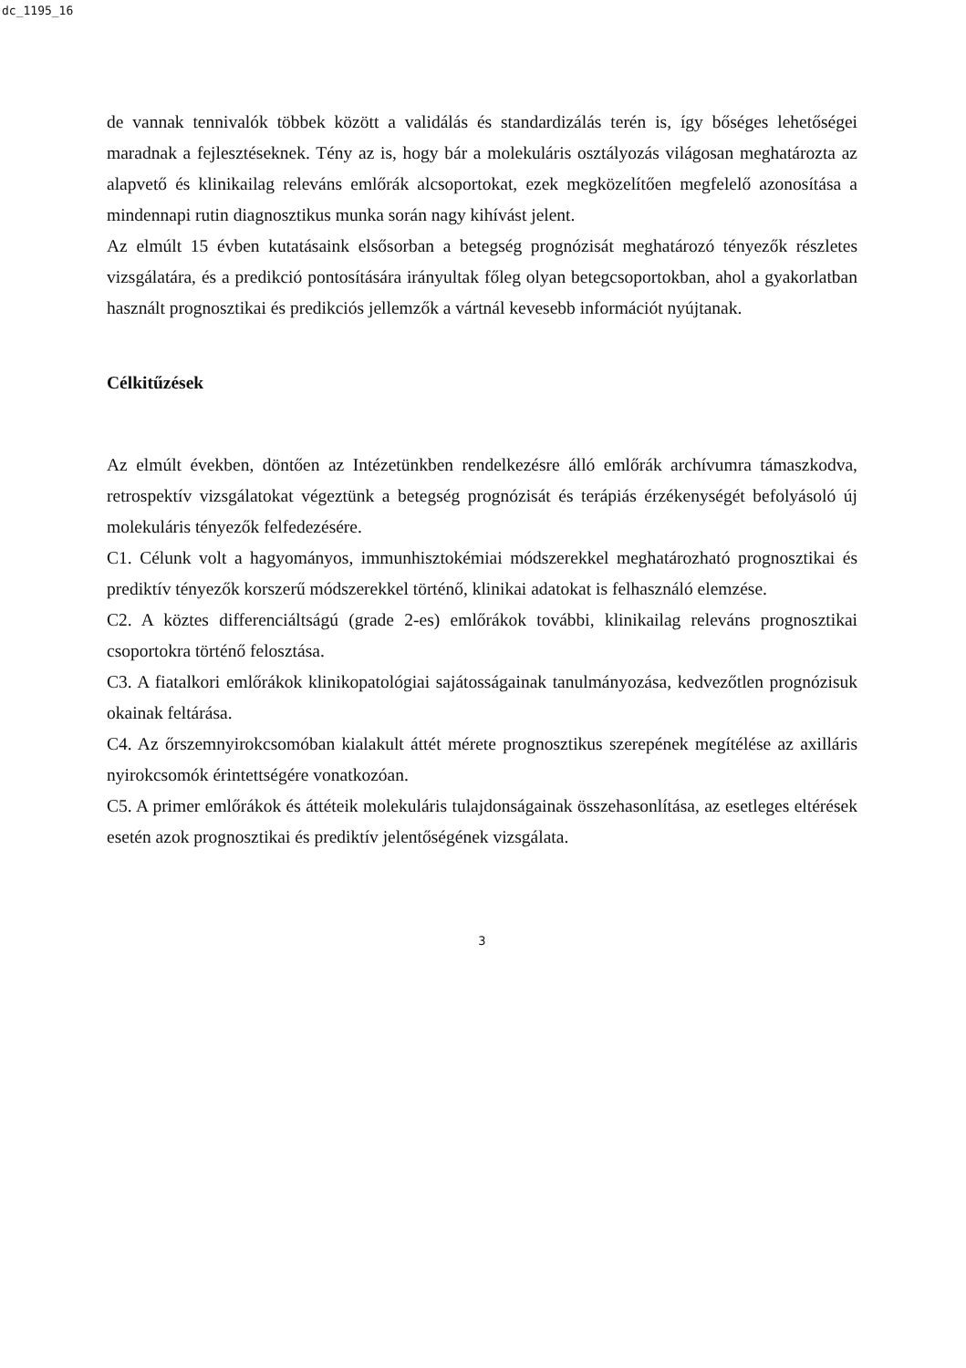dc_1195_16
de vannak tennivalók többek között a validálás és standardizálás terén is, így bőséges lehetőségei maradnak a fejlesztéseknek. Tény az is, hogy bár a molekuláris osztályozás világosan meghatározta az alapvető és klinikailag releváns emlőrák alcsoportokat, ezek megközelítően megfelelő azonosítása a mindennapi rutin diagnosztikus munka során nagy kihívást jelent.
Az elmúlt 15 évben kutatásaink elsősorban a betegség prognózisát meghatározó tényezők részletes vizsgálatára, és a predikció pontosítására irányultak főleg olyan betegcsoportokban, ahol a gyakorlatban használt prognosztikai és predikciós jellemzők a vártnál kevesebb információt nyújtanak.
Célkitűzések
Az elmúlt években, döntően az Intézetünkben rendelkezésre álló emlőrák archívumra támaszkodva, retrospektív vizsgálatokat végeztünk a betegség prognózisát és terápiás érzékenységét befolyásoló új molekuláris tényezők felfedezésére.
C1. Célunk volt a hagyományos, immunhisztokémiai módszerekkel meghatározható prognosztikai és prediktív tényezők korszerű módszerekkel történő, klinikai adatokat is felhasználó elemzése.
C2. A köztes differenciáltságú (grade 2-es) emlőrákok további, klinikailag releváns prognosztikai csoportokra történő felosztása.
C3. A fiatalkori emlőrákok klinikopatológiai sajátosságainak tanulmányozása, kedvezőtlen prognózisuk okainak feltárása.
C4. Az őrszemnyirokcsomóban kialakult áttét mérete prognosztikus szerepének megítélése az axilláris nyirokcsomók érintettségére vonatkozóan.
C5. A primer emlőrákok és áttéteik molekuláris tulajdonságainak összehasonlítása, az esetleges eltérések esetén azok prognosztikai és prediktív jelentőségének vizsgálata.
3